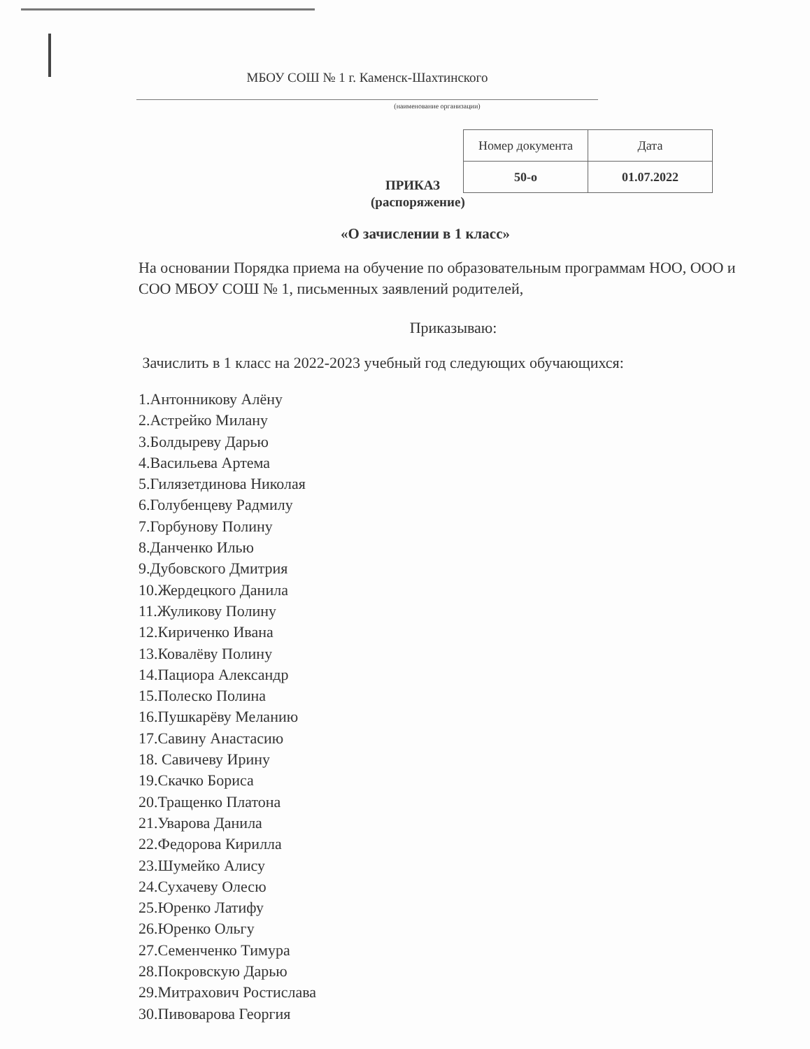МБОУ СОШ № 1 г. Каменск-Шахтинского
(наименование организации)
ПРИКАЗ
| Номер документа | Дата |
| 50-о | 01.07.2022 |
(распоряжение)
«О зачислении в 1 класс»
На основании Порядка приема на обучение по образовательным программам НОО, ООО и СОО МБОУ СОШ № 1, письменных заявлений родителей,
Приказываю:
Зачислить в 1 класс на 2022-2023 учебный год следующих обучающихся:
1.Антонникову Алёну
2.Астрейко Милану
3.Болдыреву Дарью
4.Васильева Артема
5.Гилязетдинова Николая
6.Голубенцеву Радмилу
7.Горбунову Полину
8.Данченко Илью
9.Дубовского Дмитрия
10.Жердецкого Данила
11.Жуликову Полину
12.Кириченко Ивана
13.Ковалёву Полину
14.Пациора Александр
15.Полеско Полина
16.Пушкарёву Меланию
17.Савину Анастасию
18. Савичеву Ирину
19.Скачко Бориса
20.Тращенко Платона
21.Уварова Данила
22.Федорова Кирилла
23.Шумейко Алису
24.Сухачеву Олесю
25.Юренко Латифу
26.Юренко Ольгу
27.Семенченко Тимура
28.Покровскую Дарью
29.Митрахович Ростислава
30.Пивоварова Георгия